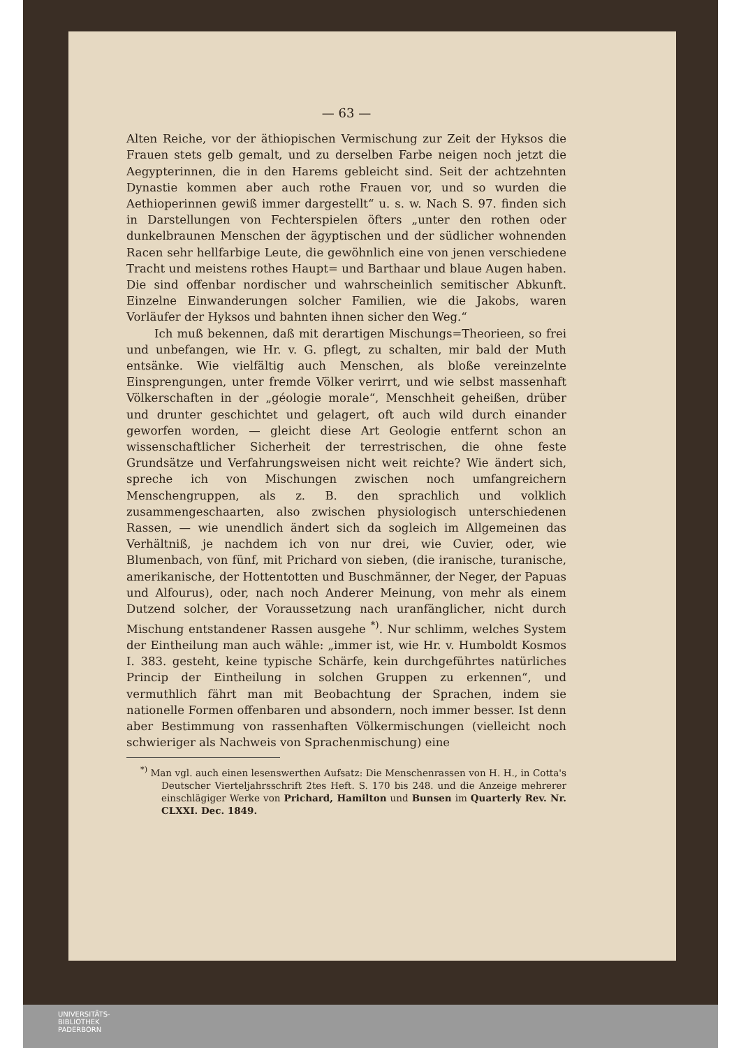— 63 —
Alten Reiche, vor der äthiopischen Vermischung zur Zeit der Hyksos die Frauen stets gelb gemalt, und zu derselben Farbe neigen noch jetzt die Aegypterinnen, die in den Harems gebleicht sind. Seit der achtzehnten Dynastie kommen aber auch rothe Frauen vor, und so wurden die Aethioperinnen gewiß immer dargestellt“ u. s. w. Nach S. 97. finden sich in Darstellungen von Fechterspielen öfters „unter den rothen oder dunkelbraunen Menschen der ägyptischen und der südlicher wohnenden Racen sehr hellfarbige Leute, die gewöhnlich eine von jenen verschiedene Tracht und meistens rothes Haupt= und Barthaar und blaue Augen haben. Die sind offenbar nordischer und wahrscheinlich semitischer Abkunft. Einzelne Einwanderungen solcher Familien, wie die Jakobs, waren Vorläufer der Hyksos und bahnten ihnen sicher den Weg.“
Ich muß bekennen, daß mit derartigen Mischungs=Theorieen, so frei und unbefangen, wie Hr. v. G. pflegt, zu schalten, mir bald der Muth entsänke. Wie vielfältig auch Menschen, als bloße vereinzelnte Einsprengungen, unter fremde Völker verirrt, und wie selbst massenhaft Völkerschaften in der „géologie morale“, Menschheit geheißen, drüber und drunter geschichtet und gelagert, oft auch wild durch einander geworfen worden, — gleicht diese Art Geologie entfernt schon an wissenschaftlicher Sicherheit der terrestrischen, die ohne feste Grundsätze und Verfahrungsweisen nicht weit reichte? Wie ändert sich, spreche ich von Mischungen zwischen noch umfangreichern Menschengruppen, als z. B. den sprachlich und volklich zusammengeschaarten, also zwischen physiologisch unterschiedenen Rassen, — wie unendlich ändert sich da sogleich im Allgemeinen das Verhältniß, je nachdem ich von nur drei, wie Cuvier, oder, wie Blumenbach, von fünf, mit Prichard von sieben, (die iranische, turanische, amerikanische, der Hottentotten und Buschmänner, der Neger, der Papuas und Alfourus), oder, nach noch Anderer Meinung, von mehr als einem Dutzend solcher, der Voraussetzung nach uranfänglicher, nicht durch Mischung entstandener Rassen ausgehe <sup>*)</sup>. Nur schlimm, welches System der Eintheilung man auch wähle: „immer ist, wie Hr. v. Humboldt Kosmos I. 383. gesteht, keine typische Schärfe, kein durchgeführtes natürliches Princip der Eintheilung in solchen Gruppen zu erkennen“, und vermuthlich fährt man mit Beobachtung der Sprachen, indem sie nationelle Formen offenbaren und absondern, noch immer besser. Ist denn aber Bestimmung von rassenhaften Völkermischungen (vielleicht noch schwieriger als Nachweis von Sprachenmischung) eine
<sup>*)</sup> Man vgl. auch einen lesenswerthen Aufsatz: Die Menschenrassen von H. H., in Cotta's Deutscher Vierteljahrsschrift 2tes Heft. S. 170 bis 248. und die Anzeige mehrerer einschlägiger Werke von Prichard, Hamilton und Bunsen im Quarterly Rev. Nr. CLXXI. Dec. 1849.
UNIVERSITÄTS-
BIBLIOTHEK
PADERBORN